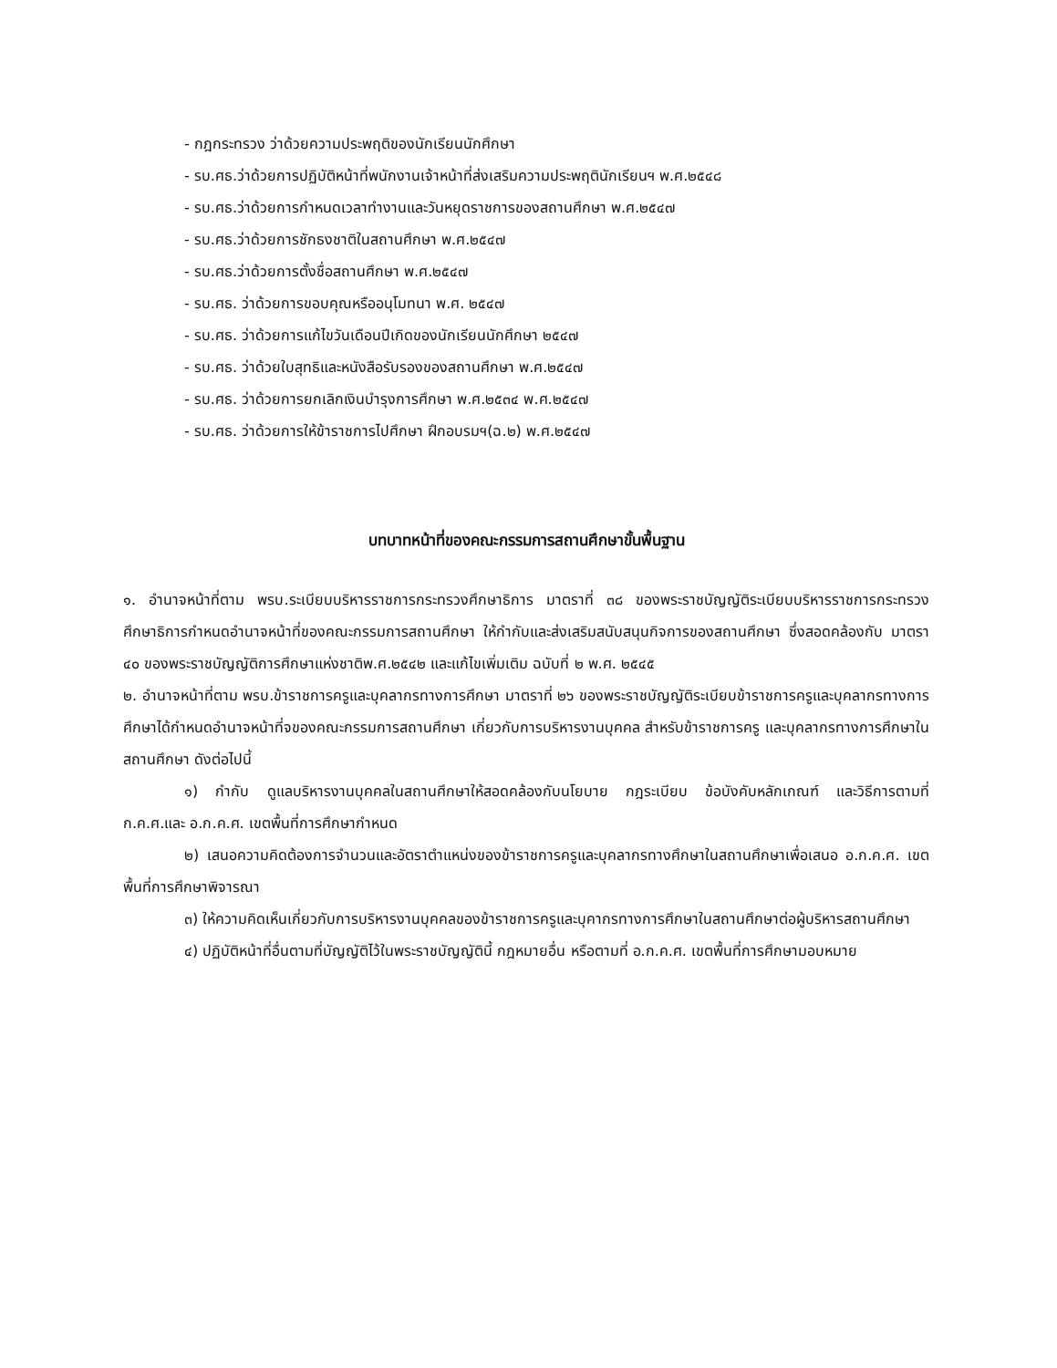- กฎกระทรวง ว่าด้วยความประพฤติของนักเรียนนักศึกษา
- รบ.ศธ.ว่าด้วยการปฏิบัติหน้าที่พนักงานเจ้าหน้าที่ส่งเสริมความประพฤตินักเรียนฯ พ.ศ.๒๕๔๘
- รบ.ศธ.ว่าด้วยการกำหนดเวลาทำงานและวันหยุดราชการของสถานศึกษา พ.ศ.๒๕๔๗
- รบ.ศธ.ว่าด้วยการชักธงชาติในสถานศึกษา พ.ศ.๒๕๔๗
- รบ.ศธ.ว่าด้วยการตั้งชื่อสถานศึกษา พ.ศ.๒๕๔๗
- รบ.ศธ. ว่าด้วยการขอบคุณหรืออนุโมทนา พ.ศ. ๒๕๔๗
- รบ.ศธ. ว่าด้วยการแก้ไขวันเดือนปีเกิดของนักเรียนนักศึกษา ๒๕๔๗
- รบ.ศธ. ว่าด้วยใบสุทธิและหนังสือรับรองของสถานศึกษา พ.ศ.๒๕๔๗
- รบ.ศธ. ว่าด้วยการยกเลิกเงินบำรุงการศึกษา พ.ศ.๒๕๓๔ พ.ศ.๒๕๔๗
- รบ.ศธ. ว่าด้วยการให้ข้าราชการไปศึกษา ฝึกอบรมฯ(ฉ.๒) พ.ศ.๒๕๔๗
บทบาทหน้าที่ของคณะกรรมการสถานศึกษาขั้นพื้นฐาน
๑. อำนาจหน้าที่ตาม พรบ.ระเบียบบริหารราชการกระทรวงศึกษาธิการ มาตราที่ ๓๘ ของพระราชบัญญัติระเบียบบริหารราชการกระทรวงศึกษาธิการกำหนดอำนาจหน้าที่ของคณะกรรมการสถานศึกษา ให้กำกับและส่งเสริมสนับสนุนกิจการของสถานศึกษา ซึ่งสอดคล้องกับ มาตรา ๔๐ ของพระราชบัญญัติการศึกษาแห่งชาติพ.ศ.๒๕๔๒ และแก้ไขเพิ่มเติม ฉบับที่ ๒ พ.ศ. ๒๕๔๕
๒. อำนาจหน้าที่ตาม พรบ.ข้าราชการครูและบุคลากรทางการศึกษา มาตราที่ ๒๖ ของพระราชบัญญัติระเบียบข้าราชการครูและบุคลากรทางการศึกษาได้กำหนดอำนาจหน้าที่จของคณะกรรมการสถานศึกษา เกี่ยวกับการบริหารงานบุคคล สำหรับข้าราชการครู และบุคลากรทางการศึกษาในสถานศึกษา ดังต่อไปนี้
๑) กำกับ ดูแลบริหารงานบุคคลในสถานศึกษาให้สอดคล้องกับนโยบาย กฎระเบียบ ข้อบังคับหลักเกณฑ์ และวิธีการตามที่ ก.ค.ศ.และ อ.ก.ค.ศ. เขตพื้นที่การศึกษากำหนด
๒) เสนอความคิดต้องการจำนวนและอัตราตำแหน่งของข้าราชการครูและบุคลากรทางศึกษาในสถานศึกษาเพื่อเสนอ อ.ก.ค.ศ. เขตพื้นที่การศึกษาพิจารณา
๓) ให้ความคิดเห็นเกี่ยวกับการบริหารงานบุคคลของข้าราชการครูและบุคากรทางการศึกษาในสถานศึกษาต่อผู้บริหารสถานศึกษา
๔) ปฏิบัติหน้าที่อื่นตามที่บัญญัติไว้ในพระราชบัญญัตินี้ กฎหมายอื่น หรือตามที่ อ.ก.ค.ศ. เขตพื้นที่การศึกษามอบหมาย